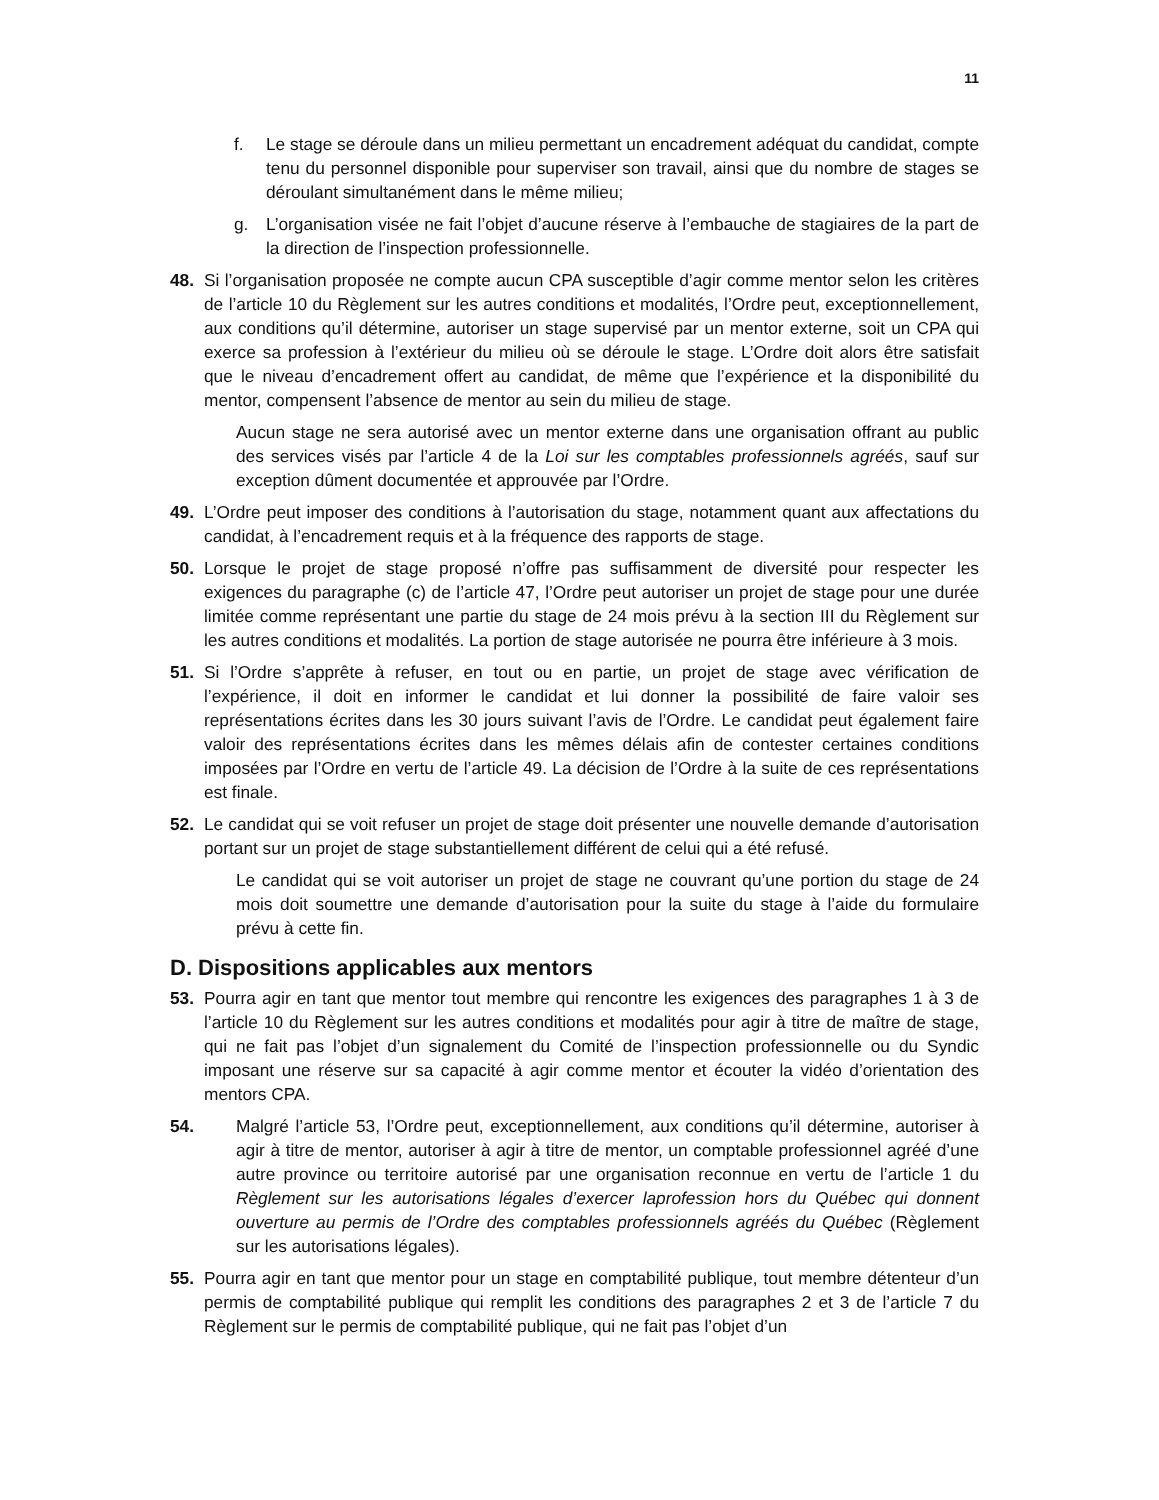11
f. Le stage se déroule dans un milieu permettant un encadrement adéquat du candidat, compte tenu du personnel disponible pour superviser son travail, ainsi que du nombre de stages se déroulant simultanément dans le même milieu;
g. L’organisation visée ne fait l’objet d’aucune réserve à l’embauche de stagiaires de la part de la direction de l’inspection professionnelle.
48. Si l’organisation proposée ne compte aucun CPA susceptible d’agir comme mentor selon les critères de l’article 10 du Règlement sur les autres conditions et modalités, l’Ordre peut, exceptionnellement, aux conditions qu’il détermine, autoriser un stage supervisé par un mentor externe, soit un CPA qui exerce sa profession à l’extérieur du milieu où se déroule le stage. L’Ordre doit alors être satisfait que le niveau d’encadrement offert au candidat, de même que l’expérience et la disponibilité du mentor, compensent l’absence de mentor au sein du milieu de stage.
Aucun stage ne sera autorisé avec un mentor externe dans une organisation offrant au public des services visés par l’article 4 de la Loi sur les comptables professionnels agréés, sauf sur exception dûment documentée et approuvée par l’Ordre.
49. L’Ordre peut imposer des conditions à l’autorisation du stage, notamment quant aux affectations du candidat, à l’encadrement requis et à la fréquence des rapports de stage.
50. Lorsque le projet de stage proposé n’offre pas suffisamment de diversité pour respecter les exigences du paragraphe (c) de l’article 47, l’Ordre peut autoriser un projet de stage pour une durée limitée comme représentant une partie du stage de 24 mois prévu à la section III du Règlement sur les autres conditions et modalités. La portion de stage autorisée ne pourra être inférieure à 3 mois.
51. Si l’Ordre s’apprête à refuser, en tout ou en partie, un projet de stage avec vérification de l’expérience, il doit en informer le candidat et lui donner la possibilité de faire valoir ses représentations écrites dans les 30 jours suivant l’avis de l’Ordre. Le candidat peut également faire valoir des représentations écrites dans les mêmes délais afin de contester certaines conditions imposées par l’Ordre en vertu de l’article 49. La décision de l’Ordre à la suite de ces représentations est finale.
52. Le candidat qui se voit refuser un projet de stage doit présenter une nouvelle demande d’autorisation portant sur un projet de stage substantiellement différent de celui qui a été refusé.
Le candidat qui se voit autoriser un projet de stage ne couvrant qu’une portion du stage de 24 mois doit soumettre une demande d’autorisation pour la suite du stage à l’aide du formulaire prévu à cette fin.
D. Dispositions applicables aux mentors
53. Pourra agir en tant que mentor tout membre qui rencontre les exigences des paragraphes 1 à 3 de l’article 10 du Règlement sur les autres conditions et modalités pour agir à titre de maître de stage, qui ne fait pas l’objet d’un signalement du Comité de l’inspection professionnelle ou du Syndic imposant une réserve sur sa capacité à agir comme mentor et écouter la vidéo d’orientation des mentors CPA.
54. Malgré l’article 53, l’Ordre peut, exceptionnellement, aux conditions qu’il détermine, autoriser à agir à titre de mentor, autoriser à agir à titre de mentor, un comptable professionnel agréé d’une autre province ou territoire autorisé par une organisation reconnue en vertu de l’article 1 du Règlement sur les autorisations légales d’exercer laprofession hors du Québec qui donnent ouverture au permis de l’Ordre des comptables professionnels agréés du Québec (Règlement sur les autorisations légales).
55. Pourra agir en tant que mentor pour un stage en comptabilité publique, tout membre détenteur d’un permis de comptabilité publique qui remplit les conditions des paragraphes 2 et 3 de l’article 7 du Règlement sur le permis de comptabilité publique, qui ne fait pas l’objet d’un